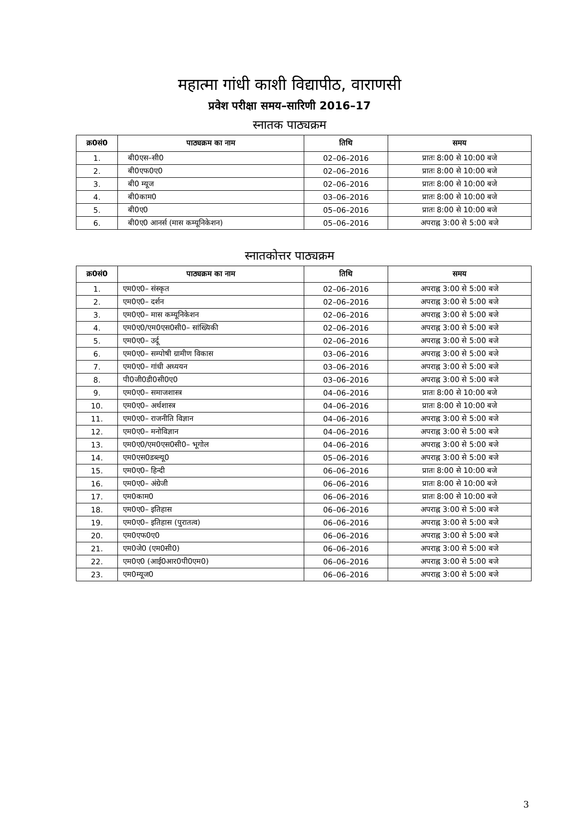महात्मा गांधी काशी विद्यापीठ, वाराणसी
प्रवेश परीक्षा समय–सारिणी 2016–17
स्नातक पाठ्यक्रम
| क्र0सं0 | पाठ्यक्रम का नाम | तिथि | समय |
| --- | --- | --- | --- |
| 1. | बी0एस–सी0 | 02–06–2016 | प्रातः 8:00 से 10:00 बजे |
| 2. | बी0एफ0ए0 | 02–06–2016 | प्रातः 8:00 से 10:00 बजे |
| 3. | बी0 म्यूज | 02–06–2016 | प्रातः 8:00 से 10:00 बजे |
| 4. | बी0काम0 | 03–06–2016 | प्रातः 8:00 से 10:00 बजे |
| 5. | बी0ए0 | 05–06–2016 | प्रातः 8:00 से 10:00 बजे |
| 6. | बी0ए0 आनर्स (मास कम्यूनिकेशन) | 05–06–2016 | अपराह्न 3:00 से 5:00 बजे |
स्नातकोत्तर पाठ्यक्रम
| क्र0सं0 | पाठ्यक्रम का नाम | तिथि | समय |
| --- | --- | --- | --- |
| 1. | एम0ए0– संस्कृत | 02–06–2016 | अपराह्न 3:00 से 5:00 बजे |
| 2. | एम0ए0– दर्शन | 02–06–2016 | अपराह्न 3:00 से 5:00 बजे |
| 3. | एम0ए0– मास कम्यूनिकेशन | 02–06–2016 | अपराह्न 3:00 से 5:00 बजे |
| 4. | एम0ए0/एम0एस0सी0– सांख्यिकी | 02–06–2016 | अपराह्न 3:00 से 5:00 बजे |
| 5. | एम0ए0– उर्दू | 02–06–2016 | अपराह्न 3:00 से 5:00 बजे |
| 6. | एम0ए0– सम्पोषी ग्रामीण विकास | 03–06–2016 | अपराह्न 3:00 से 5:00 बजे |
| 7. | एम0ए0– गांधी अध्ययन | 03–06–2016 | अपराह्न 3:00 से 5:00 बजे |
| 8. | पी0जी0डी0सी0ए0 | 03–06–2016 | अपराह्न 3:00 से 5:00 बजे |
| 9. | एम0ए0– समाजशास्त्र | 04–06–2016 | प्रातः 8:00 से 10:00 बजे |
| 10. | एम0ए0– अर्थशास्त्र | 04–06–2016 | प्रातः 8:00 से 10:00 बजे |
| 11. | एम0ए0– राजनीति विज्ञान | 04–06–2016 | अपराह्न 3:00 से 5:00 बजे |
| 12. | एम0ए0– मनोविज्ञान | 04–06–2016 | अपराह्न 3:00 से 5:00 बजे |
| 13. | एम0ए0/एम0एस0सी0– भूगोल | 04–06–2016 | अपराह्न 3:00 से 5:00 बजे |
| 14. | एम0एस0डब्ल्यू0 | 05–06–2016 | अपराह्न 3:00 से 5:00 बजे |
| 15. | एम0ए0– हिन्दी | 06–06–2016 | प्रातः 8:00 से 10:00 बजे |
| 16. | एम0ए0– अंग्रेजी | 06–06–2016 | प्रातः 8:00 से 10:00 बजे |
| 17. | एम0काम0 | 06–06–2016 | प्रातः 8:00 से 10:00 बजे |
| 18. | एम0ए0– इतिहास | 06–06–2016 | अपराह्न 3:00 से 5:00 बजे |
| 19. | एम0ए0– इतिहास (पुरातत्व) | 06–06–2016 | अपराह्न 3:00 से 5:00 बजे |
| 20. | एम0एफ0ए0 | 06–06–2016 | अपराह्न 3:00 से 5:00 बजे |
| 21. | एम0जे0 (एम0सी0) | 06–06–2016 | अपराह्न 3:00 से 5:00 बजे |
| 22. | एम0ए0 (आई0आर0पी0एम0) | 06–06–2016 | अपराह्न 3:00 से 5:00 बजे |
| 23. | एम0म्यूज0 | 06–06–2016 | अपराह्न 3:00 से 5:00 बजे |
3